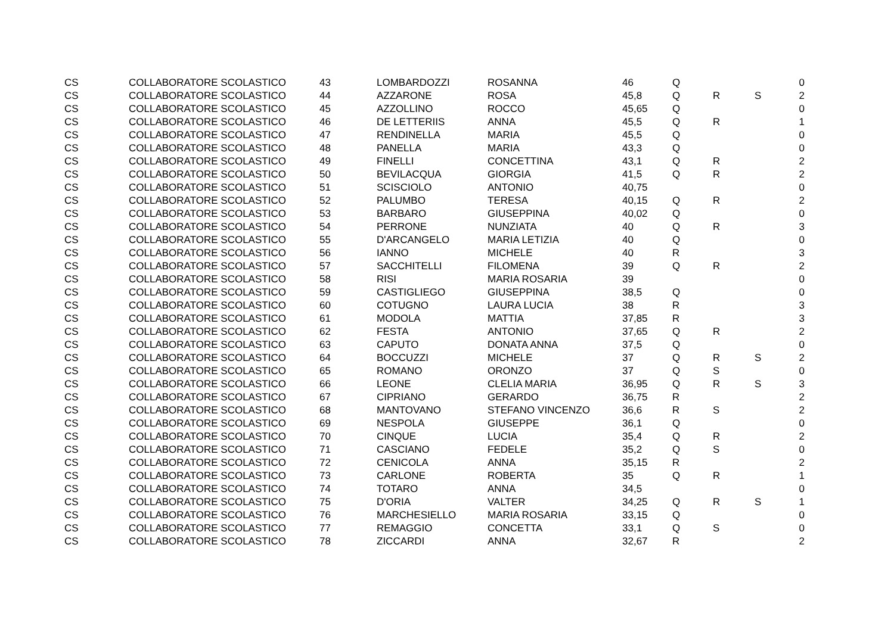| CS | COLLABORATORE SCOLASTICO | 43 | LOMBARDOZZI | ROSANNA | 46 | Q | | | 0 |
| CS | COLLABORATORE SCOLASTICO | 44 | AZZARONE | ROSA | 45,8 | Q | R | S | 2 |
| CS | COLLABORATORE SCOLASTICO | 45 | AZZOLLINO | ROCCO | 45,65 | Q | | | 0 |
| CS | COLLABORATORE SCOLASTICO | 46 | DE LETTERIIS | ANNA | 45,5 | Q | R | | 1 |
| CS | COLLABORATORE SCOLASTICO | 47 | RENDINELLA | MARIA | 45,5 | Q | | | 0 |
| CS | COLLABORATORE SCOLASTICO | 48 | PANELLA | MARIA | 43,3 | Q | | | 0 |
| CS | COLLABORATORE SCOLASTICO | 49 | FINELLI | CONCETTINA | 43,1 | Q | R | | 2 |
| CS | COLLABORATORE SCOLASTICO | 50 | BEVILACQUA | GIORGIA | 41,5 | Q | R | | 2 |
| CS | COLLABORATORE SCOLASTICO | 51 | SCISCIOLO | ANTONIO | 40,75 | | | | 0 |
| CS | COLLABORATORE SCOLASTICO | 52 | PALUMBO | TERESA | 40,15 | Q | R | | 2 |
| CS | COLLABORATORE SCOLASTICO | 53 | BARBARO | GIUSEPPINA | 40,02 | Q | | | 0 |
| CS | COLLABORATORE SCOLASTICO | 54 | PERRONE | NUNZIATA | 40 | Q | R | | 3 |
| CS | COLLABORATORE SCOLASTICO | 55 | D'ARCANGELO | MARIA LETIZIA | 40 | Q | | | 0 |
| CS | COLLABORATORE SCOLASTICO | 56 | IANNO | MICHELE | 40 | R | | | 3 |
| CS | COLLABORATORE SCOLASTICO | 57 | SACCHITELLI | FILOMENA | 39 | Q | R | | 2 |
| CS | COLLABORATORE SCOLASTICO | 58 | RISI | MARIA ROSARIA | 39 | | | | 0 |
| CS | COLLABORATORE SCOLASTICO | 59 | CASTIGLIEGO | GIUSEPPINA | 38,5 | Q | | | 0 |
| CS | COLLABORATORE SCOLASTICO | 60 | COTUGNO | LAURA LUCIA | 38 | R | | | 3 |
| CS | COLLABORATORE SCOLASTICO | 61 | MODOLA | MATTIA | 37,85 | R | | | 3 |
| CS | COLLABORATORE SCOLASTICO | 62 | FESTA | ANTONIO | 37,65 | Q | R | | 2 |
| CS | COLLABORATORE SCOLASTICO | 63 | CAPUTO | DONATA ANNA | 37,5 | Q | | | 0 |
| CS | COLLABORATORE SCOLASTICO | 64 | BOCCUZZI | MICHELE | 37 | Q | R | S | 2 |
| CS | COLLABORATORE SCOLASTICO | 65 | ROMANO | ORONZO | 37 | Q | S | | 0 |
| CS | COLLABORATORE SCOLASTICO | 66 | LEONE | CLELIA MARIA | 36,95 | Q | R | S | 3 |
| CS | COLLABORATORE SCOLASTICO | 67 | CIPRIANO | GERARDO | 36,75 | R | | | 2 |
| CS | COLLABORATORE SCOLASTICO | 68 | MANTOVANO | STEFANO VINCENZO | 36,6 | R | S | | 2 |
| CS | COLLABORATORE SCOLASTICO | 69 | NESPOLA | GIUSEPPE | 36,1 | Q | | | 0 |
| CS | COLLABORATORE SCOLASTICO | 70 | CINQUE | LUCIA | 35,4 | Q | R | | 2 |
| CS | COLLABORATORE SCOLASTICO | 71 | CASCIANO | FEDELE | 35,2 | Q | S | | 0 |
| CS | COLLABORATORE SCOLASTICO | 72 | CENICOLA | ANNA | 35,15 | R | | | 2 |
| CS | COLLABORATORE SCOLASTICO | 73 | CARLONE | ROBERTA | 35 | Q | R | | 1 |
| CS | COLLABORATORE SCOLASTICO | 74 | TOTARO | ANNA | 34,5 | | | | 0 |
| CS | COLLABORATORE SCOLASTICO | 75 | D'ORIA | VALTER | 34,25 | Q | R | S | 1 |
| CS | COLLABORATORE SCOLASTICO | 76 | MARCHESIELLO | MARIA ROSARIA | 33,15 | Q | | | 0 |
| CS | COLLABORATORE SCOLASTICO | 77 | REMAGGIO | CONCETTA | 33,1 | Q | S | | 0 |
| CS | COLLABORATORE SCOLASTICO | 78 | ZICCARDI | ANNA | 32,67 | R | | | 2 |